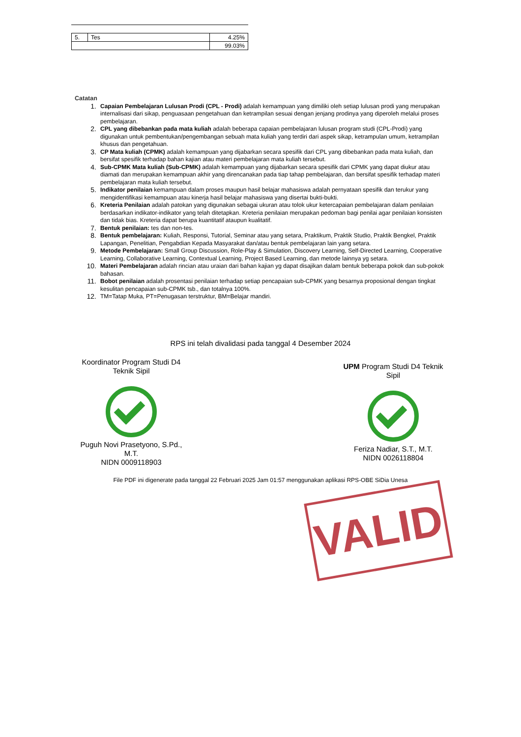| 5. | Tes | 4.25% |
| | | 99.03% |
Catatan
1.
Capaian Pembelajaran Lulusan Prodi (CPL - Prodi) adalah kemampuan yang dimiliki oleh setiap lulusan prodi yang merupakan internalisasi dari sikap, penguasaan pengetahuan dan ketrampilan sesuai dengan jenjang prodinya yang diperoleh melalui proses pembelajaran.
2.
CPL yang dibebankan pada mata kuliah adalah beberapa capaian pembelajaran lulusan program studi (CPL-Prodi) yang digunakan untuk pembentukan/pengembangan sebuah mata kuliah yang terdiri dari aspek sikap, ketrampulan umum, ketrampilan khusus dan pengetahuan.
3.
CP Mata kuliah (CPMK) adalah kemampuan yang dijabarkan secara spesifik dari CPL yang dibebankan pada mata kuliah, dan bersifat spesifik terhadap bahan kajian atau materi pembelajaran mata kuliah tersebut.
4.
Sub-CPMK Mata kuliah (Sub-CPMK) adalah kemampuan yang dijabarkan secara spesifik dari CPMK yang dapat diukur atau diamati dan merupakan kemampuan akhir yang direncanakan pada tiap tahap pembelajaran, dan bersifat spesifik terhadap materi pembelajaran mata kuliah tersebut.
5.
Indikator penilaian kemampuan dalam proses maupun hasil belajar mahasiswa adalah pernyataan spesifik dan terukur yang mengidentifikasi kemampuan atau kinerja hasil belajar mahasiswa yang disertai bukti-bukti.
6.
Kreteria Penilaian adalah patokan yang digunakan sebagai ukuran atau tolok ukur ketercapaian pembelajaran dalam penilaian berdasarkan indikator-indikator yang telah ditetapkan. Kreteria penilaian merupakan pedoman bagi penilai agar penilaian konsisten dan tidak bias. Kreteria dapat berupa kuantitatif ataupun kualitatif.
7.
Bentuk penilaian: tes dan non-tes.
8.
Bentuk pembelajaran: Kuliah, Responsi, Tutorial, Seminar atau yang setara, Praktikum, Praktik Studio, Praktik Bengkel, Praktik Lapangan, Penelitian, Pengabdian Kepada Masyarakat dan/atau bentuk pembelajaran lain yang setara.
9.
Metode Pembelajaran: Small Group Discussion, Role-Play & Simulation, Discovery Learning, Self-Directed Learning, Cooperative Learning, Collaborative Learning, Contextual Learning, Project Based Learning, dan metode lainnya yg setara.
10.
Materi Pembelajaran adalah rincian atau uraian dari bahan kajian yg dapat disajikan dalam bentuk beberapa pokok dan sub-pokok bahasan.
11.
Bobot penilaian adalah prosentasi penilaian terhadap setiap pencapaian sub-CPMK yang besarnya proposional dengan tingkat kesulitan pencapaian sub-CPMK tsb., dan totalnya 100%.
12.
TM=Tatap Muka, PT=Penugasan terstruktur, BM=Belajar mandiri.
RPS ini telah divalidasi pada tanggal 4 Desember 2024
Koordinator Program Studi D4 Teknik Sipil
Puguh Novi Prasetyono, S.Pd., M.T.
NIDN 0009118903
UPM Program Studi D4 Teknik Sipil
Feriza Nadiar, S.T., M.T.
NIDN 0026118804
File PDF ini digenerate pada tanggal 22 Februari 2025 Jam 01:57 menggunakan aplikasi RPS-OBE SiDia Unesa
VALID